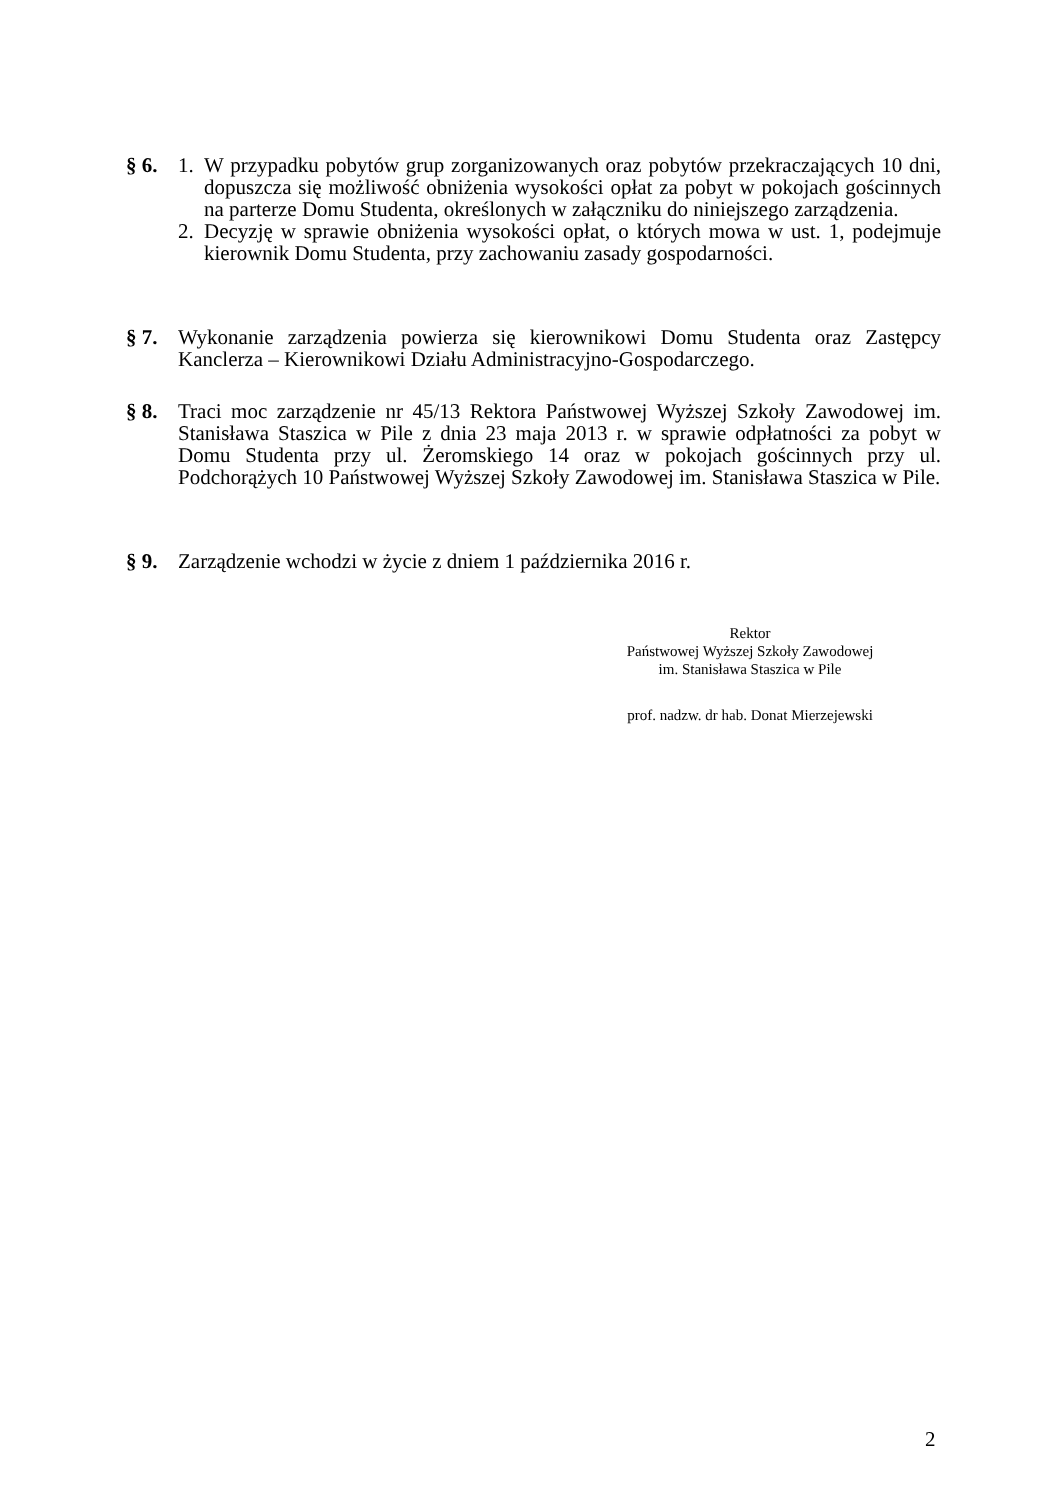§ 6. 1. W przypadku pobytów grup zorganizowanych oraz pobytów przekraczających 10 dni, dopuszcza się możliwość obniżenia wysokości opłat za pobyt w pokojach gościnnych na parterze Domu Studenta, określonych w załączniku do niniejszego zarządzenia.
2. Decyzję w sprawie obniżenia wysokości opłat, o których mowa w ust. 1, podejmuje kierownik Domu Studenta, przy zachowaniu zasady gospodarności.
§ 7. Wykonanie zarządzenia powierza się kierownikowi Domu Studenta oraz Zastępcy Kanclerza – Kierownikowi Działu Administracyjno-Gospodarczego.
§ 8. Traci moc zarządzenie nr 45/13 Rektora Państwowej Wyższej Szkoły Zawodowej im. Stanisława Staszica w Pile z dnia 23 maja 2013 r. w sprawie odpłatności za pobyt w Domu Studenta przy ul. Żeromskiego 14 oraz w pokojach gościnnych przy ul. Podchorążych 10 Państwowej Wyższej Szkoły Zawodowej im. Stanisława Staszica w Pile.
§ 9. Zarządzenie wchodzi w życie z dniem 1 października 2016 r.
Rektor
Państwowej Wyższej Szkoły Zawodowej
im. Stanisława Staszica w Pile
prof. nadzw. dr hab. Donat Mierzejewski
2